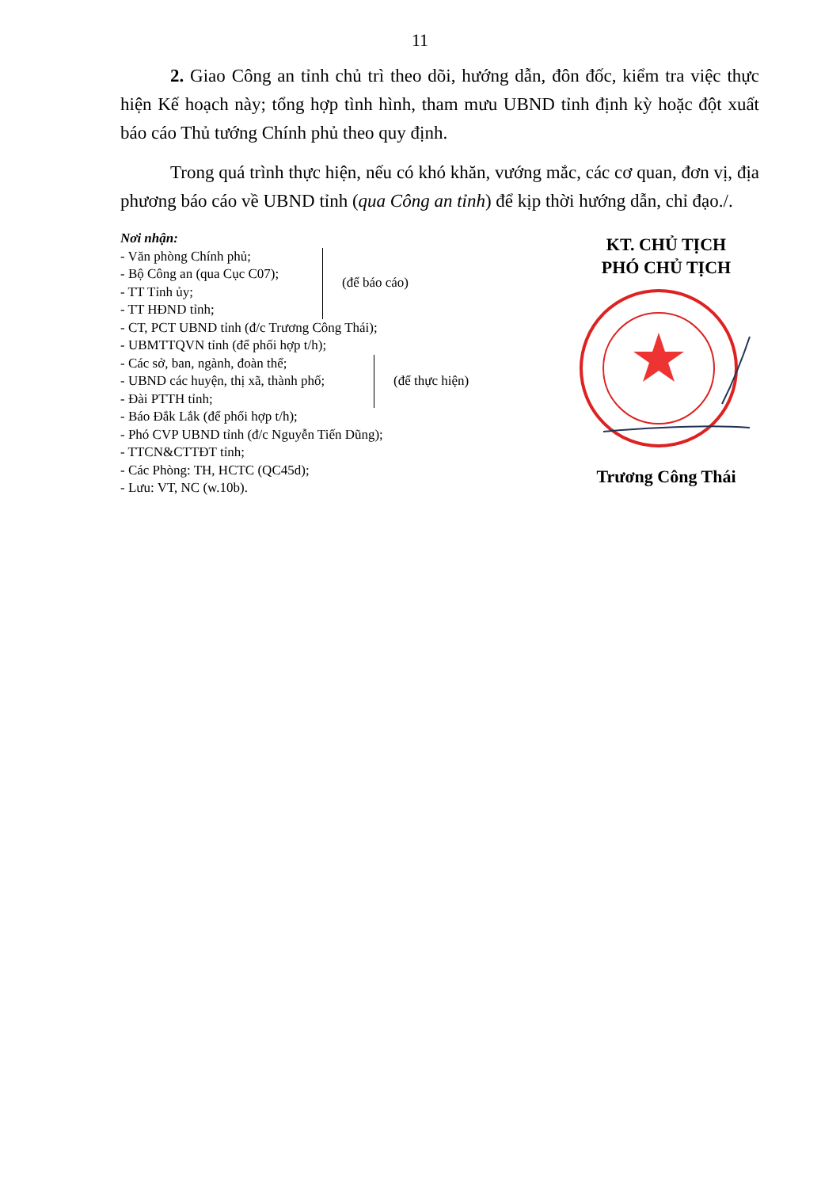11
2. Giao Công an tỉnh chủ trì theo dõi, hướng dẫn, đôn đốc, kiểm tra việc thực hiện Kế hoạch này; tổng hợp tình hình, tham mưu UBND tỉnh định kỳ hoặc đột xuất báo cáo Thủ tướng Chính phủ theo quy định.
Trong quá trình thực hiện, nếu có khó khăn, vướng mắc, các cơ quan, đơn vị, địa phương báo cáo về UBND tỉnh (qua Công an tỉnh) để kịp thời hướng dẫn, chỉ đạo./.
Nơi nhận:
- Văn phòng Chính phủ;
- Bộ Công an (qua Cục C07);
- TT Tỉnh ủy;
- TT HĐND tỉnh;
(để báo cáo)
- CT, PCT UBND tỉnh (đ/c Trương Công Thái);
- UBMTTQVN tỉnh (để phối hợp t/h);
- Các sở, ban, ngành, đoàn thể;
- UBND các huyện, thị xã, thành phố;
- Đài PTTH tỉnh;
(để thực hiện)
- Báo Đắk Lắk (để phối hợp t/h);
- Phó CVP UBND tỉnh (đ/c Nguyễn Tiến Dũng);
- TTCN&CTTĐT tỉnh;
- Các Phòng: TH, HCTC (QC45d);
- Lưu: VT, NC (w.10b).
KT. CHỦ TỊCH
PHÓ CHỦ TỊCH
Trương Công Thái